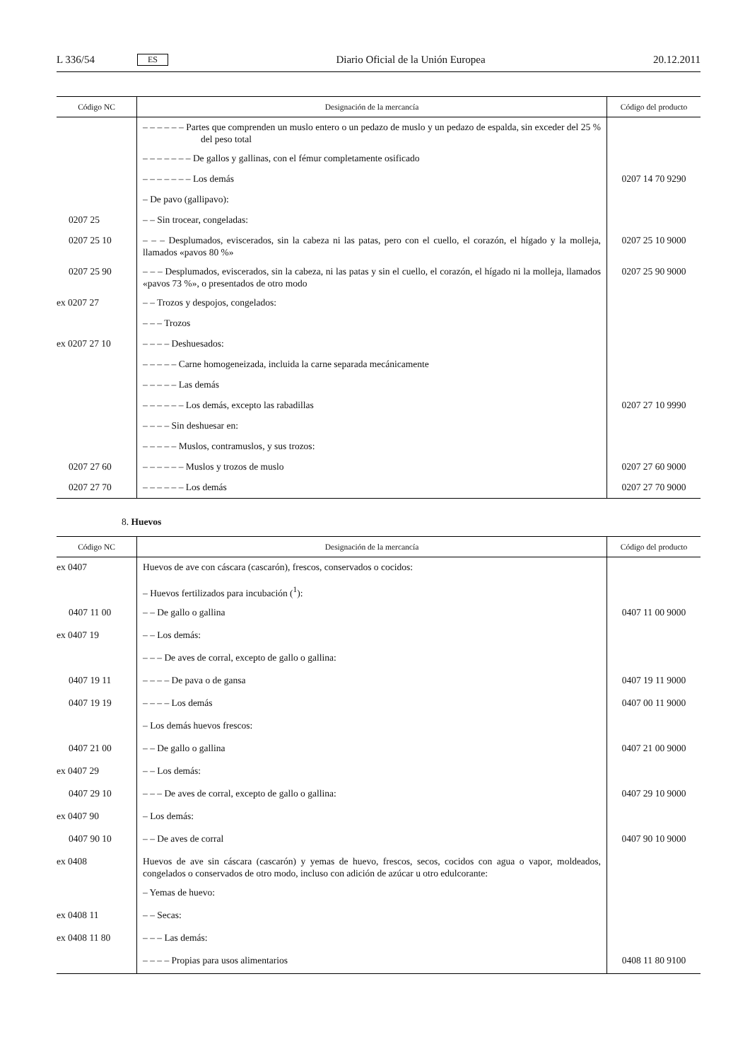L 336/54 ES Diario Oficial de la Unión Europea 20.12.2011
| Código NC | Designación de la mercancía | Código del producto |
| --- | --- | --- |
| | – – – – – – Partes que comprenden un muslo entero o un pedazo de muslo y un pedazo de espalda, sin exceder del 25 % del peso total | |
| | – – – – – – – De gallos y gallinas, con el fémur completamente osificado | |
| | – – – – – – – Los demás | 0207 14 70 9290 |
| | – De pavo (gallipavo): | |
| 0207 25 | – – Sin trocear, congeladas: | |
| 0207 25 10 | – – – Desplumados, eviscerados, sin la cabeza ni las patas, pero con el cuello, el corazón, el hígado y la molleja, llamados «pavos 80 %» | 0207 25 10 9000 |
| 0207 25 90 | – – – Desplumados, eviscerados, sin la cabeza, ni las patas y sin el cuello, el corazón, el hígado ni la molleja, llamados «pavos 73 %», o presentados de otro modo | 0207 25 90 9000 |
| ex 0207 27 | – – Trozos y despojos, congelados: | |
| | – – – Trozos | |
| ex 0207 27 10 | – – – – Deshuesados: | |
| | – – – – – Carne homogeneizada, incluida la carne separada mecánicamente | |
| | – – – – – Las demás | |
| | – – – – – – Los demás, excepto las rabadillas | 0207 27 10 9990 |
| | – – – – Sin deshuesar en: | |
| | – – – – – Muslos, contramuslos, y sus trozos: | |
| 0207 27 60 | – – – – – – Muslos y trozos de muslo | 0207 27 60 9000 |
| 0207 27 70 | – – – – – – Los demás | 0207 27 70 9000 |
8. Huevos
| Código NC | Designación de la mercancía | Código del producto |
| --- | --- | --- |
| ex 0407 | Huevos de ave con cáscara (cascarón), frescos, conservados o cocidos: | |
| | – Huevos fertilizados para incubación (<sup>1</sup>): | |
| 0407 11 00 | – – De gallo o gallina | 0407 11 00 9000 |
| ex 0407 19 | – – Los demás: | |
| | – – – De aves de corral, excepto de gallo o gallina: | |
| 0407 19 11 | – – – – De pava o de gansa | 0407 19 11 9000 |
| 0407 19 19 | – – – – Los demás | 0407 00 11 9000 |
| | – Los demás huevos frescos: | |
| 0407 21 00 | – – De gallo o gallina | 0407 21 00 9000 |
| ex 0407 29 | – – Los demás: | |
| 0407 29 10 | – – – De aves de corral, excepto de gallo o gallina: | 0407 29 10 9000 |
| ex 0407 90 | – Los demás: | |
| 0407 90 10 | – – De aves de corral | 0407 90 10 9000 |
| ex 0408 | Huevos de ave sin cáscara (cascarón) y yemas de huevo, frescos, secos, cocidos con agua o vapor, moldeados, congelados o conservados de otro modo, incluso con adición de azúcar u otro edulcorante: | |
| | – Yemas de huevo: | |
| ex 0408 11 | – – Secas: | |
| ex 0408 11 80 | – – – Las demás: | |
| | – – – – Propias para usos alimentarios | 0408 11 80 9100 |